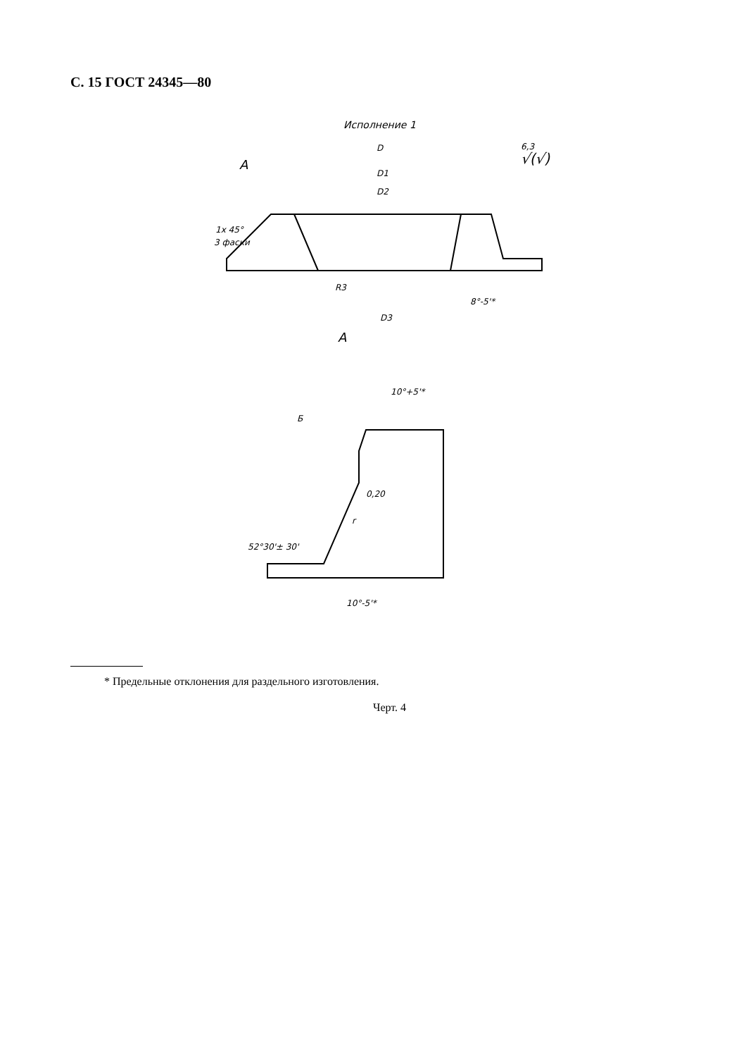С. 15 ГОСТ 24345—80
Исполнение 1
D
D1
D2
√(√)
6,3
A
1x 45°
3 фаски
R3
8°-5'*
D3
A
Б
52°30'± 30'
r
0,20
10°-5'*
10°+5'*
* Предельные отклонения для раздельного изготовления.
Черт. 4